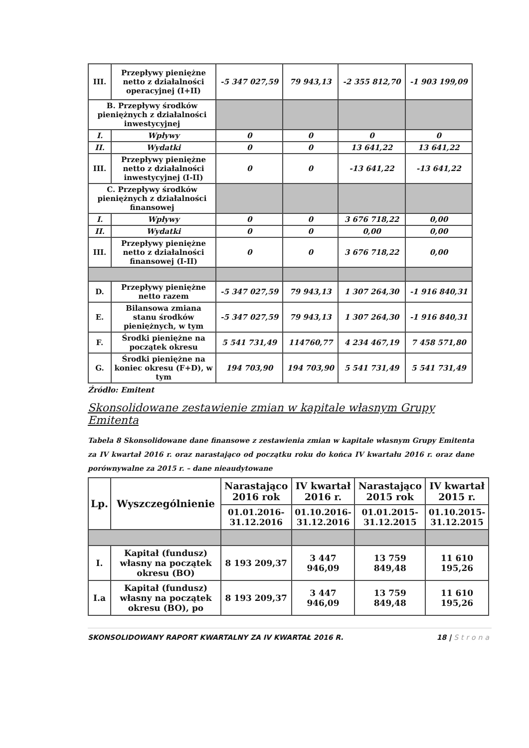| III. | Przepływy pieniężne netto z działalności operacyjnej (I+II) | -5 347 027,59 | 79 943,13 | -2 355 812,70 | -1 903 199,09 |
| B. Przepływy środków pieniężnych z działalności inwestycyjnej | | | | | |
| I. | Wpływy | 0 | 0 | 0 | 0 |
| II. | Wydatki | 0 | 0 | 13 641,22 | 13 641,22 |
| III. | Przepływy pieniężne netto z działalności inwestycyjnej (I-II) | 0 | 0 | -13 641,22 | -13 641,22 |
| C. Przepływy środków pieniężnych z działalności finansowej | | | | | |
| I. | Wpływy | 0 | 0 | 3 676 718,22 | 0,00 |
| II. | Wydatki | 0 | 0 | 0,00 | 0,00 |
| III. | Przepływy pieniężne netto z działalności finansowej (I-II) | 0 | 0 | 3 676 718,22 | 0,00 |
| D. | Przepływy pieniężne netto razem | -5 347 027,59 | 79 943,13 | 1 307 264,30 | -1 916 840,31 |
| E. | Bilansowa zmiana stanu środków pieniężnych, w tym | -5 347 027,59 | 79 943,13 | 1 307 264,30 | -1 916 840,31 |
| F. | Środki pieniężne na początek okresu | 5 541 731,49 | 114760,77 | 4 234 467,19 | 7 458 571,80 |
| G. | Środki pieniężne na koniec okresu (F+D), w tym | 194 703,90 | 194 703,90 | 5 541 731,49 | 5 541 731,49 |
Źródło: Emitent
Skonsolidowane zestawienie zmian w kapitale własnym Grupy Emitenta
Tabela 8 Skonsolidowane dane finansowe z zestawienia zmian w kapitale własnym Grupy Emitenta za IV kwartał 2016 r. oraz narastająco od początku roku do końca IV kwartału 2016 r. oraz dane porównywalne za 2015 r. – dane nieaudytowane
| Lp. | Wyszczególnienie | Narastająco 2016 rok | IV kwartał 2016 r. | Narastająco 2015 rok | IV kwartał 2015 r. |
| --- | --- | --- | --- | --- | --- |
| | | 01.01.2016- 31.12.2016 | 01.10.2016- 31.12.2016 | 01.01.2015- 31.12.2015 | 01.10.2015- 31.12.2015 |
| I. | Kapitał (fundusz) własny na początek okresu (BO) | 8 193 209,37 | 3 447 946,09 | 13 759 849,48 | 11 610 195,26 |
| I.a | Kapitał (fundusz) własny na początek okresu (BO), po | 8 193 209,37 | 3 447 946,09 | 13 759 849,48 | 11 610 195,26 |
SKONSOLIDOWANY RAPORT KWARTALNY ZA IV KWARTAŁ 2016 R. 18 | Strona